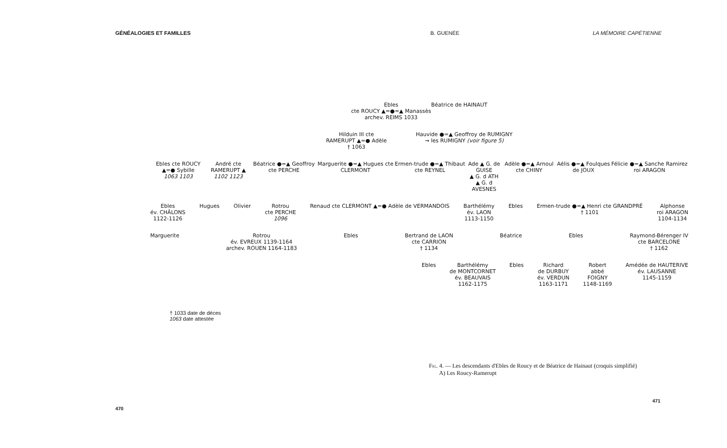GÉNÉALOGIES ET FAMILLES B. GUENÉE LA MÉMOIRE CAPÉTIENNE
Ebles cte ROUCY ▲=●=▲ Manassès archev. REIMS 1033
Béatrice de HAINAUT
Hilduin III cte RAMERUPT ▲=● Adèle † 1063
Hauvide ●=▲ Geoffroy de RUMIGNY → les RUMIGNY (voir figure 5)
Ebles cte ROUCY ▲=● Sybille 1063 1103
André cte RAMERUPT ▲ 1102 1123
Béatrice ●=▲ Geoffroy cte PERCHE
Marguerite ●=▲ Hugues cte CLERMONT
Ermen-trude ●=▲ Thibaut cte REYNEL
Ade ▲ G. de GUISE ▲ G. d ATH ▲ G. d AVESNES
Adèle ●=▲ Arnoul cte CHINY
Aélis ●=▲ Foulques de JOUX
Félicie ●=▲ Sanche Ramirez roi ARAGON
Ebles év. CHÂLONS 1122-1126
Hugues
Olivier
Rotrou cte PERCHE 1096
Renaud cte CLERMONT ▲=● Adèle de VERMANDOIS
Barthélémy év. LAON 1113-1150
Ebles
Ermen-trude ●=▲ Henri cte GRANDPRÉ † 1101
Alphonse roi ARAGON 1104-1134
Marguerite
Rotrou év. EVREUX 1139-1164 archev. ROUEN 1164-1183
Ebles
Bertrand de LAON cte CARRION † 1134
Béatrice
Ebles
Raymond-Bérenger IV cte BARCELONE † 1162
Ebles
Barthélémy de MONTCORNET év. BEAUVAIS 1162-1175
Ebles
Richard de DURBUY év. VERDUN 1163-1171
Robert abbé FOIGNY 1148-1169
Amédée de HAUTERIVE év. LAUSANNE 1145-1159
† 1033 date de déces
1063 date attestée
Fig. 4. — Les descendants d'Ebles de Roucy et de Béatrice de Hainaut (croquis simplifié)
A) Les Roucy-Ramerupt
471
470